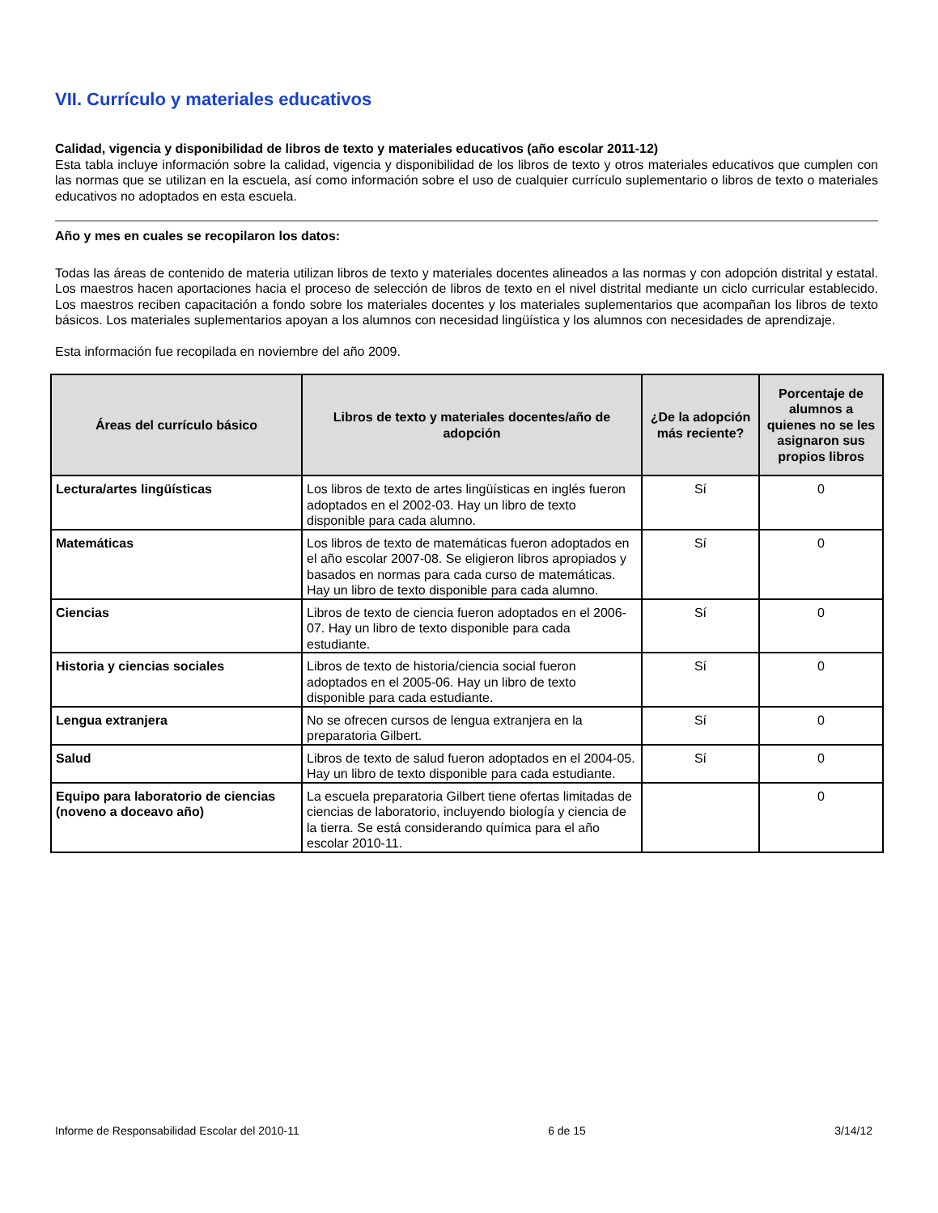VII. Currículo y materiales educativos
Calidad, vigencia y disponibilidad de libros de texto y materiales educativos (año escolar 2011-12)
Esta tabla incluye información sobre la calidad, vigencia y disponibilidad de los libros de texto y otros materiales educativos que cumplen con las normas que se utilizan en la escuela, así como información sobre el uso de cualquier currículo suplementario o libros de texto o materiales educativos no adoptados en esta escuela.
Año y mes en cuales se recopilaron los datos:
Todas las áreas de contenido de materia utilizan libros de texto y materiales docentes alineados a las normas y con adopción distrital y estatal. Los maestros hacen aportaciones hacia el proceso de selección de libros de texto en el nivel distrital mediante un ciclo curricular establecido. Los maestros reciben capacitación a fondo sobre los materiales docentes y los materiales suplementarios que acompañan los libros de texto básicos. Los materiales suplementarios apoyan a los alumnos con necesidad lingüística y los alumnos con necesidades de aprendizaje.
Esta información fue recopilada en noviembre del año 2009.
| Áreas del currículo básico | Libros de texto y materiales docentes/año de adopción | ¿De la adopción más reciente? | Porcentaje de alumnos a quienes no se les asignaron sus propios libros |
| --- | --- | --- | --- |
| Lectura/artes lingüísticas | Los libros de texto de artes lingüísticas en inglés fueron adoptados en el 2002-03. Hay un libro de texto disponible para cada alumno. | Sí | 0 |
| Matemáticas | Los libros de texto de matemáticas fueron adoptados en el año escolar 2007-08. Se eligieron libros apropiados y basados en normas para cada curso de matemáticas. Hay un libro de texto disponible para cada alumno. | Sí | 0 |
| Ciencias | Libros de texto de ciencia fueron adoptados en el 2006-07. Hay un libro de texto disponible para cada estudiante. | Sí | 0 |
| Historia y ciencias sociales | Libros de texto de historia/ciencia social fueron adoptados en el 2005-06. Hay un libro de texto disponible para cada estudiante. | Sí | 0 |
| Lengua extranjera | No se ofrecen cursos de lengua extranjera en la preparatoria Gilbert. | Sí | 0 |
| Salud | Libros de texto de salud fueron adoptados en el 2004-05. Hay un libro de texto disponible para cada estudiante. | Sí | 0 |
| Equipo para laboratorio de ciencias (noveno a doceavo año) | La escuela preparatoria Gilbert tiene ofertas limitadas de ciencias de laboratorio, incluyendo biología y ciencia de la tierra. Se está considerando química para el año escolar 2010-11. | | 0 |
Informe de Responsabilidad Escolar del 2010-11 6 de 15 3/14/12